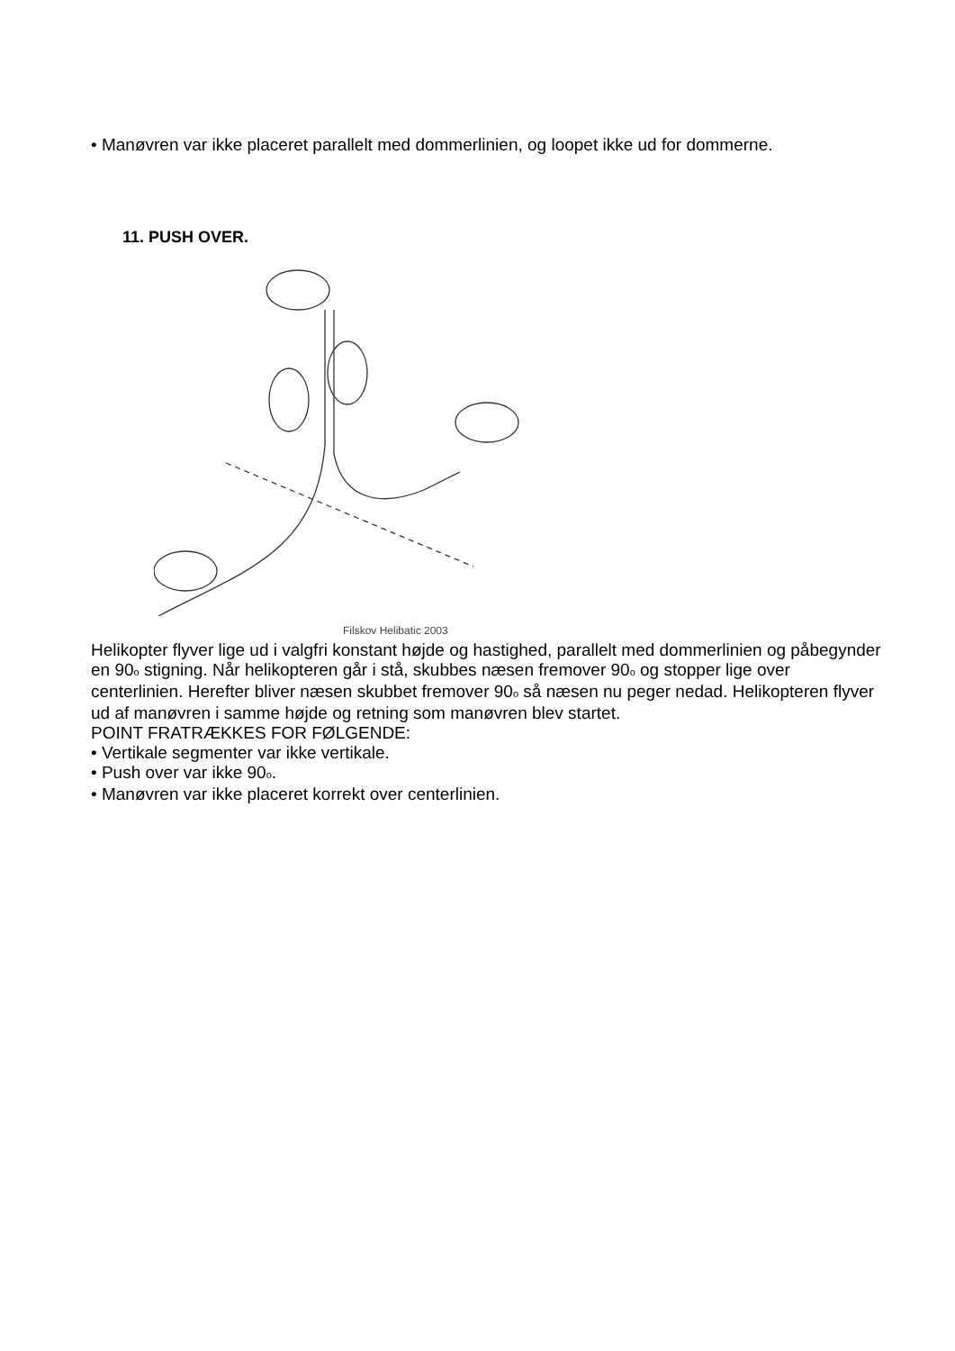• Manøvren var ikke placeret parallelt med dommerlinien, og loopet ikke ud for dommerne.
11. PUSH OVER.
Filskov Helibatic 2003
Helikopter flyver lige ud i valgfri konstant højde og hastighed, parallelt med dommerlinien og påbegynder en 90<sub>o</sub> stigning. Når helikopteren går i stå, skubbes næsen fremover 90<sub>o</sub> og stopper lige over centerlinien. Herefter bliver næsen skubbet fremover 90<sub>o</sub> så næsen nu peger nedad. Helikopteren flyver ud af manøvren i samme højde og retning som manøvren blev startet.
POINT FRATRÆKKES FOR FØLGENDE:
• Vertikale segmenter var ikke vertikale.
• Push over var ikke 90<sub>o</sub>.
• Manøvren var ikke placeret korrekt over centerlinien.